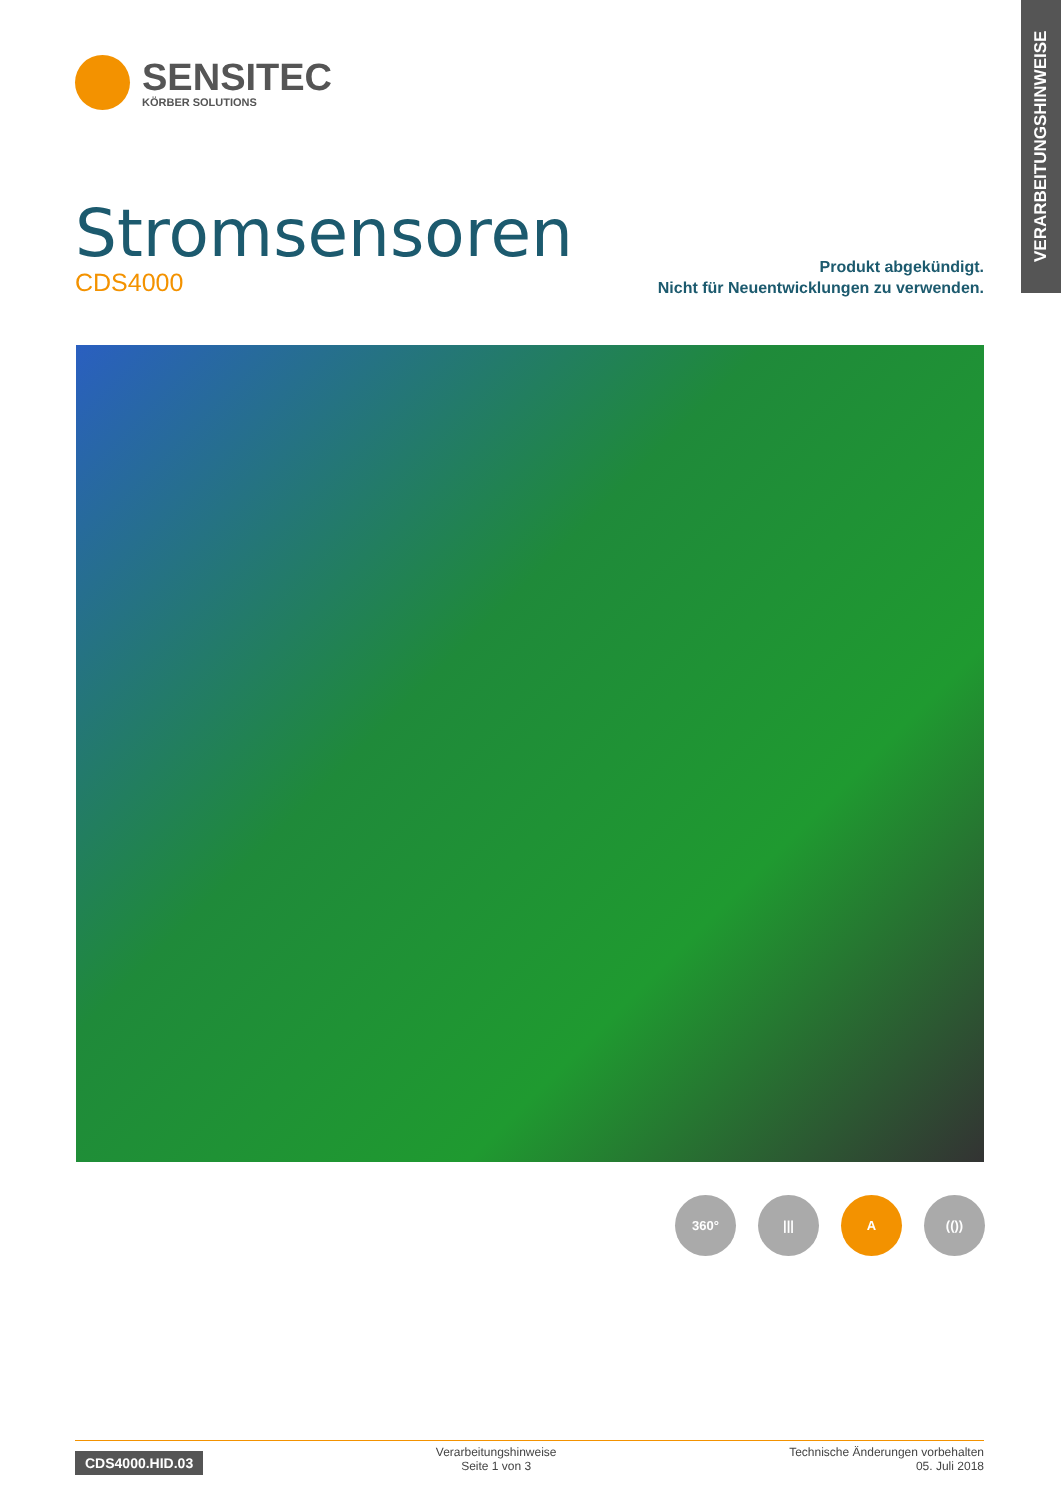VERARBEITUNGSHINWEISE
SENSITEC
KÖRBER SOLUTIONS
Stromsensoren
CDS4000
Produkt abgekündigt.
Nicht für Neuentwicklungen zu verwenden.
360° ||| A (())
CDS4000.HID.03
Verarbeitungshinweise
Seite 1 von 3
Technische Änderungen vorbehalten
05. Juli 2018